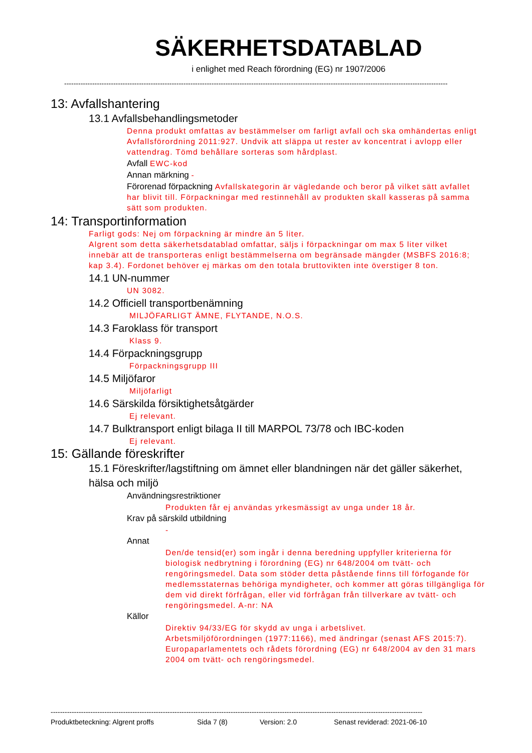SÄKERHETSDATABLAD
i enlighet med Reach förordning (EG) nr 1907/2006
--------------------------------------------------------------------------------------------------------------------------------------------------------------------
13: Avfallshantering
13.1 Avfallsbehandlingsmetoder
Denna produkt omfattas av bestämmelser om farligt avfall och ska omhändertas enligt Avfallsförordning 2011:927. Undvik att släppa ut rester av koncentrat i avlopp eller vattendrag. Tömd behållare sorteras som hårdplast.
Avfall EWC-kod
Annan märkning -
Förorenad förpackning Avfallskategorin är vägledande och beror på vilket sätt avfallet har blivit till. Förpackningar med restinnehåll av produkten skall kasseras på samma sätt som produkten.
14: Transportinformation
Farligt gods: Nej om förpackning är mindre än 5 liter.
Algrent som detta säkerhetsdatablad omfattar, säljs i förpackningar om max 5 liter vilket innebär att de transporteras enligt bestämmelserna om begränsade mängder (MSBFS 2016:8; kap 3.4). Fordonet behöver ej märkas om den totala bruttovikten inte överstiger 8 ton.
14.1 UN-nummer
UN 3082.
14.2 Officiell transportbenämning
MILJÖFARLIGT ÄMNE, FLYTANDE, N.O.S.
14.3 Faroklass för transport
Klass 9.
14.4 Förpackningsgrupp
Förpackningsgrupp III
14.5 Miljöfaror
Miljöfarligt
14.6 Särskilda försiktighetsåtgärder
Ej relevant.
14.7 Bulktransport enligt bilaga II till MARPOL 73/78 och IBC-koden
Ej relevant.
15: Gällande föreskrifter
15.1 Föreskrifter/lagstiftning om ämnet eller blandningen när det gäller säkerhet, hälsa och miljö
Användningsrestriktioner
Produkten får ej användas yrkesmässigt av unga under 18 år.
Krav på särskild utbildning
-
Annat
Den/de tensid(er) som ingår i denna beredning uppfyller kriterierna för biologisk nedbrytning i förordning (EG) nr 648/2004 om tvätt- och rengöringsmedel. Data som stöder detta påstående finns till förfogande för medlemsstaternas behöriga myndigheter, och kommer att göras tillgängliga för dem vid direkt förfrågan, eller vid förfrågan från tillverkare av tvätt- och rengöringsmedel. A-nr: NA
Källor
Direktiv 94/33/EG för skydd av unga i arbetslivet.
Arbetsmiljöförordningen (1977:1166), med ändringar (senast AFS 2015:7).
Europaparlamentets och rådets förordning (EG) nr 648/2004 av den 31 mars 2004 om tvätt- och rengöringsmedel.
---------------------------------------------------------------------------------------------------------------------------------------------------------------
Produktbeteckning: Algrent proffs Sida 7 (8) Version: 2.0 Senast reviderad: 2021-06-10